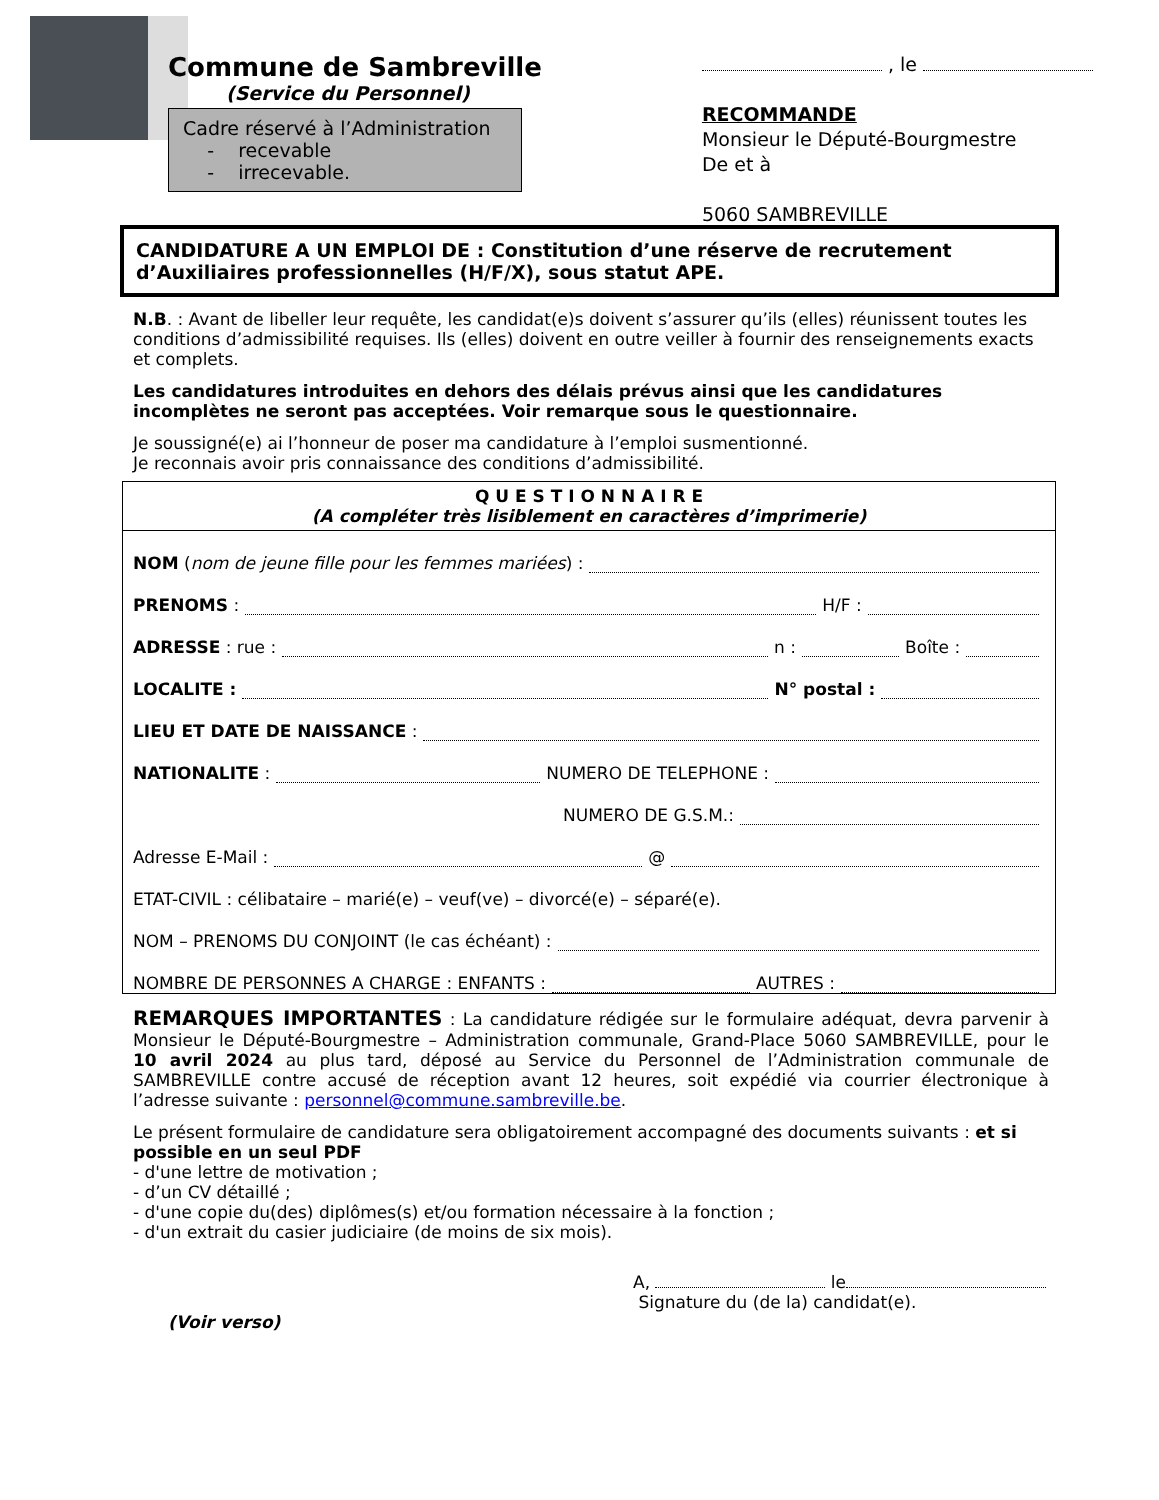Commune de Sambreville
(Service du Personnel)
Cadre réservé à l’Administration
- recevable
- irrecevable.
, le
RECOMMANDE
Monsieur le Député-Bourgmestre
De et à
5060 SAMBREVILLE
CANDIDATURE A UN EMPLOI DE : Constitution d’une réserve de recrutement d’Auxiliaires professionnelles (H/F/X), sous statut APE.
N.B. : Avant de libeller leur requête, les candidat(e)s doivent s’assurer qu’ils (elles) réunissent toutes les conditions d’admissibilité requises. Ils (elles) doivent en outre veiller à fournir des renseignements exacts et complets.
Les candidatures introduites en dehors des délais prévus ainsi que les candidatures incomplètes ne seront pas acceptées. Voir remarque sous le questionnaire.
Je soussigné(e) ai l’honneur de poser ma candidature à l’emploi susmentionné.
Je reconnais avoir pris connaissance des conditions d’admissibilité.
Q U E S T I O N N A I R E
(A compléter très lisiblement en caractères d’imprimerie)
NOM (nom de jeune fille pour les femmes mariées) :
PRENOMS : H/F :
ADRESSE : rue : n : Boîte :
LOCALITE : N° postal :
LIEU ET DATE DE NAISSANCE :
NATIONALITE : NUMERO DE TELEPHONE :
NUMERO DE G.S.M.:
Adresse E-Mail : @
ETAT-CIVIL : célibataire – marié(e) – veuf(ve) – divorcé(e) – séparé(e).
NOM – PRENOMS DU CONJOINT (le cas échéant) :
NOMBRE DE PERSONNES A CHARGE : ENFANTS : AUTRES :
REMARQUES IMPORTANTES : La candidature rédigée sur le formulaire adéquat, devra parvenir à Monsieur le Député-Bourgmestre – Administration communale, Grand-Place 5060 SAMBREVILLE, pour le 10 avril 2024 au plus tard, déposé au Service du Personnel de l’Administration communale de SAMBREVILLE contre accusé de réception avant 12 heures, soit expédié via courrier électronique à l’adresse suivante : personnel@commune.sambreville.be.
Le présent formulaire de candidature sera obligatoirement accompagné des documents suivants : et si possible en un seul PDF
- d'une lettre de motivation ;
- d’un CV détaillé ;
- d'une copie du(des) diplômes(s) et/ou formation nécessaire à la fonction ;
- d'un extrait du casier judiciaire (de moins de six mois).
A, le
Signature du (de la) candidat(e).
(Voir verso)